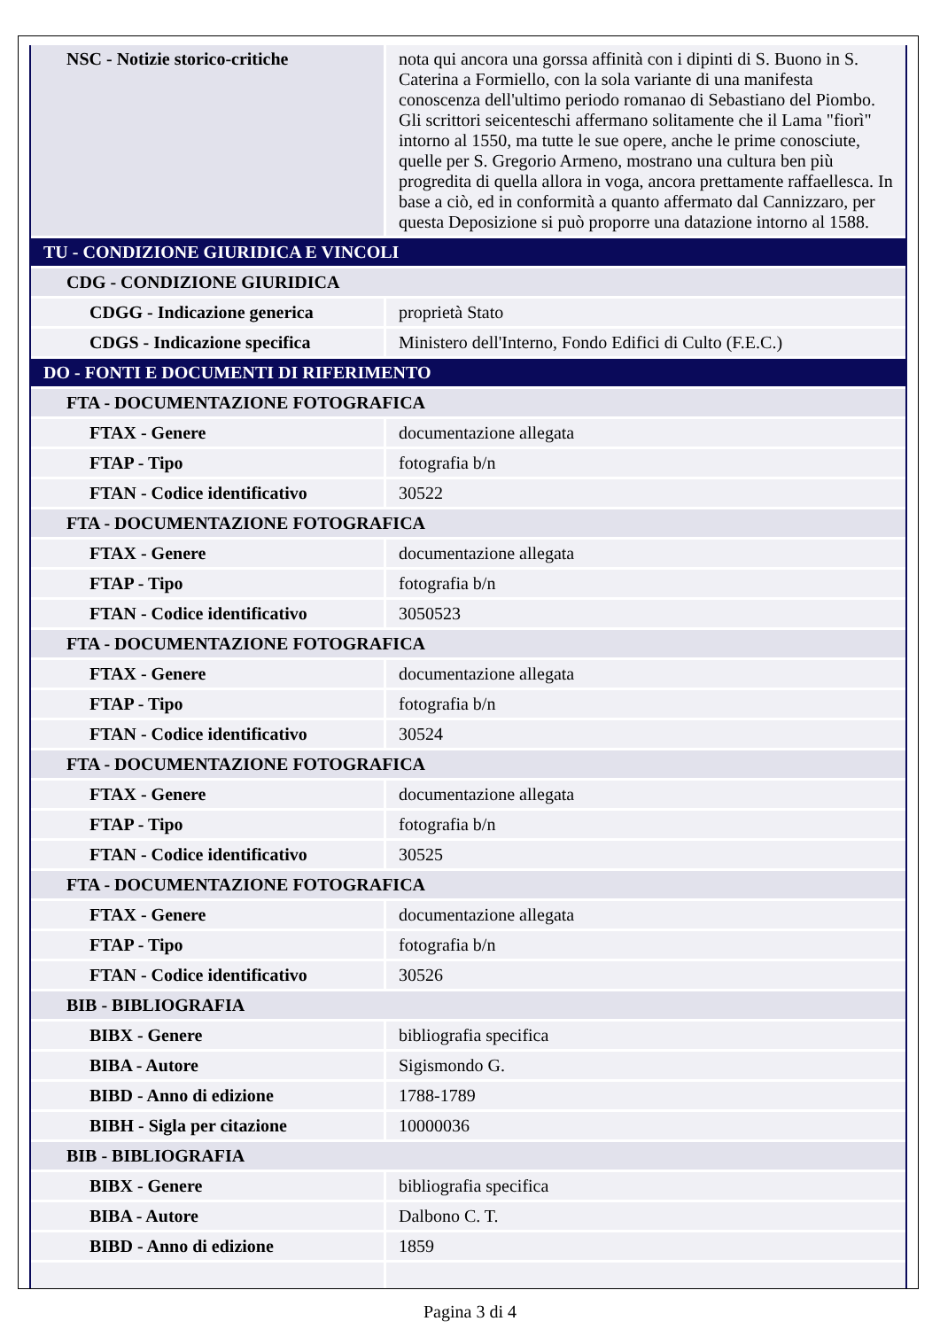| NSC - Notizie storico-critiche | nota qui ancora una gorssa affinità con i dipinti di S. Buono in S. Caterina a Formiello, con la sola variante di una manifesta conoscenza dell'ultimo periodo romanao di Sebastiano del Piombo. Gli scrittori seicenteschi affermano solitamente che il Lama "fiorì" intorno al 1550, ma tutte le sue opere, anche le prime conosciute, quelle per S. Gregorio Armeno, mostrano una cultura ben più progredita di quella allora in voga, ancora prettamente raffaellesca. In base a ciò, ed in conformità a quanto affermato dal Cannizzaro, per questa Deposizione si può proporre una datazione intorno al 1588. |
| TU - CONDIZIONE GIURIDICA E VINCOLI | |
| CDG - CONDIZIONE GIURIDICA | |
| CDGG - Indicazione generica | proprietà Stato |
| CDGS - Indicazione specifica | Ministero dell'Interno, Fondo Edifici di Culto (F.E.C.) |
| DO - FONTI E DOCUMENTI DI RIFERIMENTO | |
| FTA - DOCUMENTAZIONE FOTOGRAFICA | |
| FTAX - Genere | documentazione allegata |
| FTAP - Tipo | fotografia b/n |
| FTAN - Codice identificativo | 30522 |
| FTA - DOCUMENTAZIONE FOTOGRAFICA | |
| FTAX - Genere | documentazione allegata |
| FTAP - Tipo | fotografia b/n |
| FTAN - Codice identificativo | 3050523 |
| FTA - DOCUMENTAZIONE FOTOGRAFICA | |
| FTAX - Genere | documentazione allegata |
| FTAP - Tipo | fotografia b/n |
| FTAN - Codice identificativo | 30524 |
| FTA - DOCUMENTAZIONE FOTOGRAFICA | |
| FTAX - Genere | documentazione allegata |
| FTAP - Tipo | fotografia b/n |
| FTAN - Codice identificativo | 30525 |
| FTA - DOCUMENTAZIONE FOTOGRAFICA | |
| FTAX - Genere | documentazione allegata |
| FTAP - Tipo | fotografia b/n |
| FTAN - Codice identificativo | 30526 |
| BIB - BIBLIOGRAFIA | |
| BIBX - Genere | bibliografia specifica |
| BIBA - Autore | Sigismondo G. |
| BIBD - Anno di edizione | 1788-1789 |
| BIBH - Sigla per citazione | 10000036 |
| BIB - BIBLIOGRAFIA | |
| BIBX - Genere | bibliografia specifica |
| BIBA - Autore | Dalbono C. T. |
| BIBD - Anno di edizione | 1859 |
Pagina 3 di 4